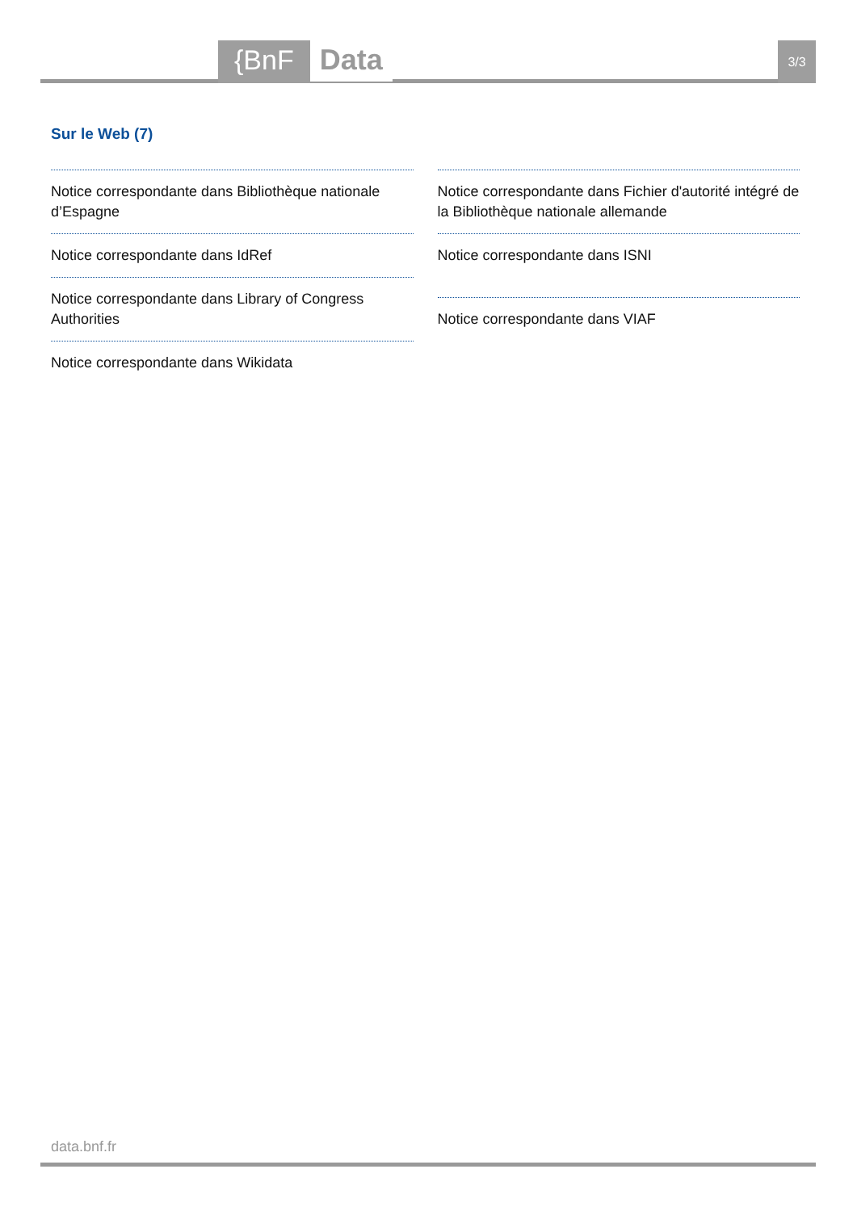{BnF Data 3/3
Sur le Web (7)
Notice correspondante dans Bibliothèque nationale d’Espagne
Notice correspondante dans IdRef
Notice correspondante dans Library of Congress Authorities
Notice correspondante dans Wikidata
Notice correspondante dans Fichier d'autorité intégré de la Bibliothèque nationale allemande
Notice correspondante dans ISNI
Notice correspondante dans VIAF
data.bnf.fr